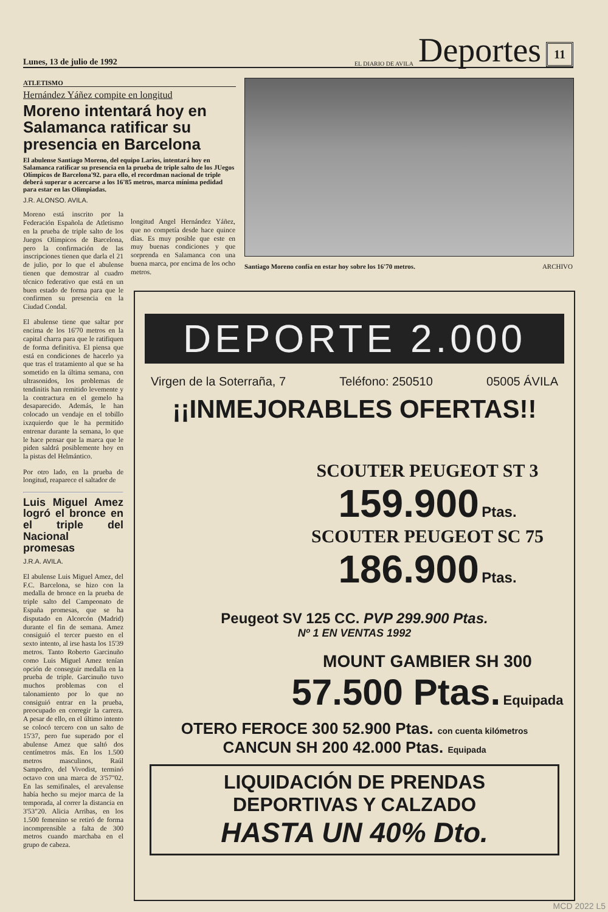Lunes, 13 de julio de 1992 EL DIARIO DE AVILA Deportes 11
ATLETISMO
Hernández Yáñez compite en longitud
Moreno intentará hoy en Salamanca ratificar su presencia en Barcelona
El abulense Santiago Moreno, del equipo Larios, intentará hoy en Salamanca ratificar su presencia en la prueba de triple salto de los JUegos Olímpicos de Barcelona'92. para ello, el recordman nacional de triple deberá superar o acercarse a los 16'85 metros, marca mínima pedidad para estar en las Olimpiadas.
J.R. ALONSO. AVILA.
Moreno está inscrito por la Federación Española de Atletismo en la prueba de triple salto de los Juegos Olímpicos de Barcelona, pero la confirmación de las inscripciones tienen que darla el 21 de julio, por lo que el abulense tienen que demostrar al cuadro técnico federativo que está en un buen estado de forma para que le confirmen su presencia en la Ciudad Condal.
El abulense tiene que saltar por encima de los 16'70 metros en la capital charra para que le ratifiquen de forma definitiva. El piensa que está en condiciones de hacerlo ya que tras el tratamiento al que se ha sometido en la última semana, con ultrasonidos, los problemas de tendinitis han remitido levemente y la contractura en el gemelo ha desaparecido. Además, le han colocado un vendaje en el tobillo ixzquierdo que le ha permitido entrenar durante la semana, lo que le hace pensar que la marca que le piden saldrá posiblemente hoy en la pistas del Helmántico.
Por otro lado, en la prueba de longitud, reaparece el saltador de
Luis Miguel Amez logró el bronce en el triple del Nacional promesas
J.R.A. AVILA.
El abulense Luis Miguel Amez, del F.C. Barcelona, se hizo con la medalla de bronce en la prueba de triple salto del Campeonato de España promesas, que se ha disputado en Alcorcón (Madrid) durante el fin de semana. Amez consiguió el tercer puesto en el sexto intento, al irse hasta los 15'39 metros. Tanto Roberto Garcinuño como Luis Miguel Amez tenían opción de conseguir medalla en la prueba de triple. Garcinuño tuvo muchos problemas con el talonamiento por lo que no consiguió entrar en la prueba, preocupado en corregir la carrera. A pesar de ello, en el último intento se colocó tercero con un salto de 15'37, pero fue superado por el abulense Amez que saltó dos centímetros más. En los 1.500 metros masculinos, Raúl Sampedro, del Vivodist, terminó octavo con una marca de 3'57"02. En las semifinales, el arevalense había hecho su mejor marca de la temporada, al correr la distancia en 3'53"20. Alicia Arribas, en los 1.500 femenino se retiró de forma incomprensible a falta de 300 metros cuando marchaba en el grupo de cabeza.
longitud Angel Hernández Yáñez, que no competía desde hace quince días. Es muy posible que este en muy buenas condiciones y que sorprenda en Salamanca con una buena marca, por encima de los ocho metros.
Santiago Moreno confía en estar hoy sobre los 16'70 metros. ARCHIVO
DEPORTE 2.000
Virgen de la Soterraña, 7 Teléfono: 250510 05005 ÁVILA
¡¡INMEJORABLES OFERTAS!!
SCOUTER PEUGEOT ST 3
159.900 Ptas.
SCOUTER PEUGEOT SC 75
186.900 Ptas.
Peugeot SV 125 CC. PVP 299.900 Ptas.
Nº 1 EN VENTAS 1992
MOUNT GAMBIER SH 300
57.500 Ptas. Equipada
OTERO FEROCE 300 52.900 Ptas. con cuenta kilómetros
CANCUN SH 200 42.000 Ptas. Equipada
LIQUIDACIÓN DE PRENDAS
DEPORTIVAS Y CALZADO
HASTA UN 40% Dto.
MCD 2022 L5